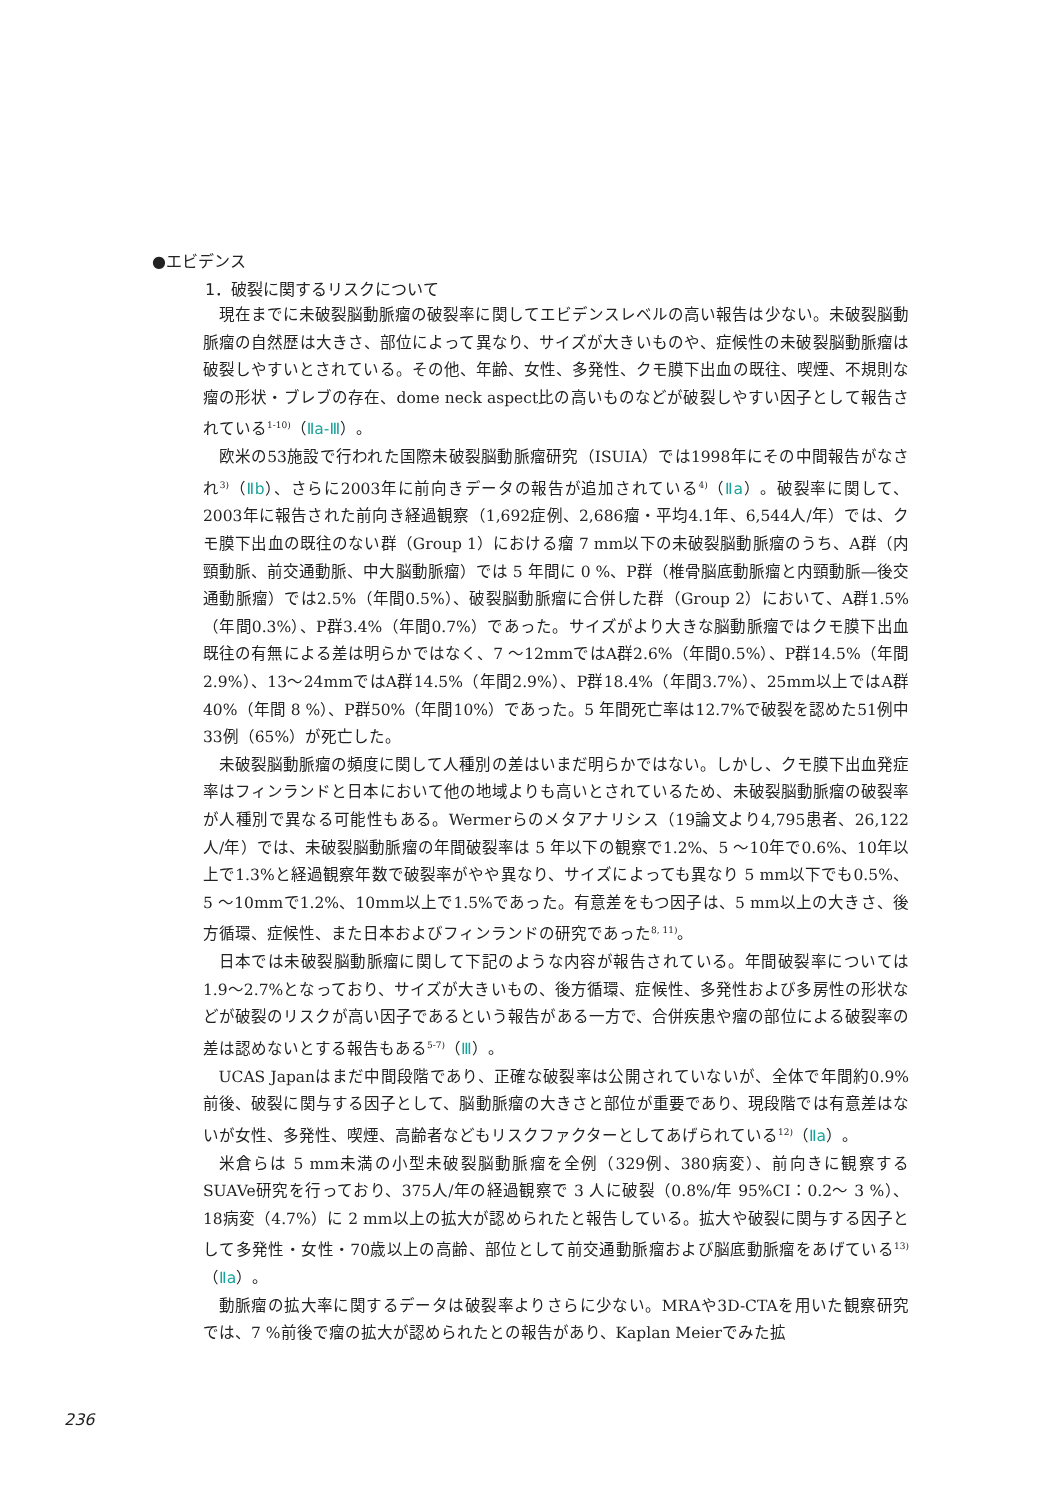●エビデンス
1．破裂に関するリスクについて
現在までに未破裂脳動脈瘤の破裂率に関してエビデンスレベルの高い報告は少ない。未破裂脳動脈瘤の自然歴は大きさ、部位によって異なり、サイズが大きいものや、症候性の未破裂脳動脈瘤は破裂しやすいとされている。その他、年齢、女性、多発性、クモ膜下出血の既往、喫煙、不規則な瘤の形状・ブレブの存在、dome neck aspect比の高いものなどが破裂しやすい因子として報告されている<sup>1-10)</sup>（Ⅱa-Ⅲ）。
欧米の53施設で行われた国際未破裂脳動脈瘤研究（ISUIA）では1998年にその中間報告がなされ<sup>3)</sup>（Ⅱb）、さらに2003年に前向きデータの報告が追加されている<sup>4)</sup>（Ⅱa）。破裂率に関して、2003年に報告された前向き経過観察（1,692症例、2,686瘤・平均4.1年、6,544人/年）では、クモ膜下出血の既往のない群（Group 1）における瘤 7 mm以下の未破裂脳動脈瘤のうち、A群（内頸動脈、前交通動脈、中大脳動脈瘤）では 5 年間に 0 %、P群（椎骨脳底動脈瘤と内頸動脈―後交通動脈瘤）では2.5%（年間0.5%）、破裂脳動脈瘤に合併した群（Group 2）において、A群1.5%（年間0.3%）、P群3.4%（年間0.7%）であった。サイズがより大きな脳動脈瘤ではクモ膜下出血既往の有無による差は明らかではなく、7 ～12mmではA群2.6%（年間0.5%）、P群14.5%（年間2.9%）、13～24mmではA群14.5%（年間2.9%）、P群18.4%（年間3.7%）、25mm以上ではA群40%（年間 8 %）、P群50%（年間10%）であった。5 年間死亡率は12.7%で破裂を認めた51例中33例（65%）が死亡した。
未破裂脳動脈瘤の頻度に関して人種別の差はいまだ明らかではない。しかし、クモ膜下出血発症率はフィンランドと日本において他の地域よりも高いとされているため、未破裂脳動脈瘤の破裂率が人種別で異なる可能性もある。Wermerらのメタアナリシス（19論文より4,795患者、26,122人/年）では、未破裂脳動脈瘤の年間破裂率は 5 年以下の観察で1.2%、5 ～10年で0.6%、10年以上で1.3%と経過観察年数で破裂率がやや異なり、サイズによっても異なり 5 mm以下でも0.5%、5 ～10mmで1.2%、10mm以上で1.5%であった。有意差をもつ因子は、5 mm以上の大きさ、後方循環、症候性、また日本およびフィンランドの研究であった<sup>8, 11)</sup>。
日本では未破裂脳動脈瘤に関して下記のような内容が報告されている。年間破裂率については1.9～2.7%となっており、サイズが大きいもの、後方循環、症候性、多発性および多房性の形状などが破裂のリスクが高い因子であるという報告がある一方で、合併疾患や瘤の部位による破裂率の差は認めないとする報告もある<sup>5-7)</sup>（Ⅲ）。
UCAS Japanはまだ中間段階であり、正確な破裂率は公開されていないが、全体で年間約0.9%前後、破裂に関与する因子として、脳動脈瘤の大きさと部位が重要であり、現段階では有意差はないが女性、多発性、喫煙、高齢者などもリスクファクターとしてあげられている<sup>12)</sup>（Ⅱa）。
米倉らは 5 mm未満の小型未破裂脳動脈瘤を全例（329例、380病変）、前向きに観察するSUAVe研究を行っており、375人/年の経過観察で 3 人に破裂（0.8%/年 95%CI：0.2～ 3 %）、18病変（4.7%）に 2 mm以上の拡大が認められたと報告している。拡大や破裂に関与する因子として多発性・女性・70歳以上の高齢、部位として前交通動脈瘤および脳底動脈瘤をあげている<sup>13)</sup>（Ⅱa）。
動脈瘤の拡大率に関するデータは破裂率よりさらに少ない。MRAや3D-CTAを用いた観察研究では、7 %前後で瘤の拡大が認められたとの報告があり、Kaplan Meierでみた拡
236